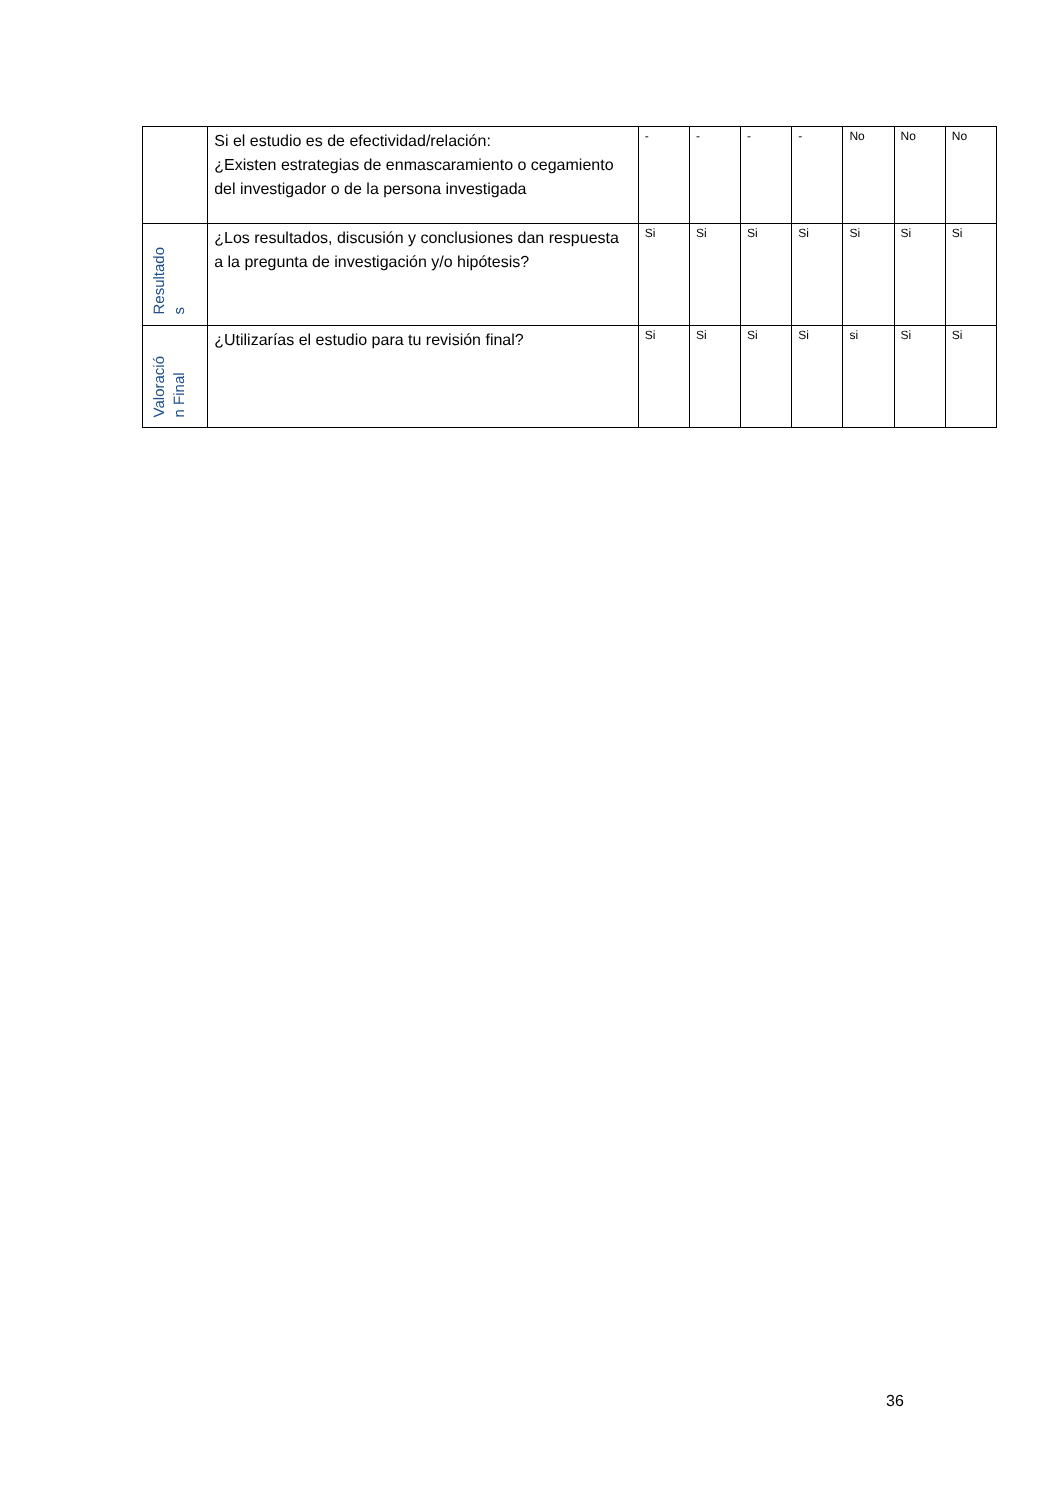| | Si el estudio es de efectividad/relación: ¿Existen estrategias de enmascaramiento o cegamiento del investigador o de la persona investigada | - | - | - | - | No | No | No |
| Resultado s | ¿Los resultados, discusión y conclusiones dan respuesta a la pregunta de investigación y/o hipótesis? | Si | Si | Si | Si | Si | Si | Si |
| Valoració n Final | ¿Utilizarías el estudio para tu revisión final? | Si | Si | Si | Si | si | Si | Si |
36